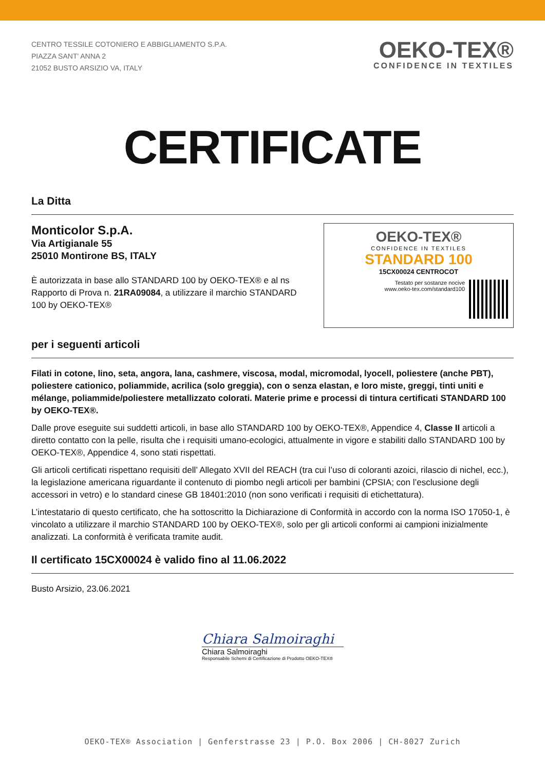CENTRO TESSILE COTONIERO E ABBIGLIAMENTO S.P.A.
PIAZZA SANT' ANNA 2
21052 BUSTO ARSIZIO VA, ITALY
OEKO-TEX®
CONFIDENCE IN TEXTILES
CERTIFICATE
La Ditta
Monticolor S.p.A.
Via Artigianale 55
25010 Montirone BS, ITALY
È autorizzata in base allo STANDARD 100 by OEKO‑TEX® e al ns Rapporto di Prova n. 21RA09084, a utilizzare il marchio STANDARD 100 by OEKO‑TEX®
OEKO-TEX®
CONFIDENCE IN TEXTILES
STANDARD 100
15CX00024 CENTROCOT
Testato per sostanze nocive
www.oeko-tex.com/standard100
per i seguenti articoli
Filati in cotone, lino, seta, angora, lana, cashmere, viscosa, modal, micromodal, lyocell, poliestere (anche PBT), poliestere cationico, poliammide, acrilica (solo greggia), con o senza elastan, e loro miste, greggi, tinti uniti e mélange, poliammide/poliestere metallizzato colorati. Materie prime e processi di tintura certificati STANDARD 100 by OEKO-TEX®.
Dalle prove eseguite sui suddetti articoli, in base allo STANDARD 100 by OEKO‑TEX®, Appendice 4, Classe II articoli a diretto contatto con la pelle, risulta che i requisiti umano-ecologici, attualmente in vigore e stabiliti dallo STANDARD 100 by OEKO‑TEX®, Appendice 4, sono stati rispettati.
Gli articoli certificati rispettano requisiti dell’ Allegato XVII del REACH (tra cui l’uso di coloranti azoici, rilascio di nichel, ecc.), la legislazione americana riguardante il contenuto di piombo negli articoli per bambini (CPSIA; con l’esclusione degli accessori in vetro) e lo standard cinese GB 18401:2010 (non sono verificati i requisiti di etichettatura).
L’intestatario di questo certificato, che ha sottoscritto la Dichiarazione di Conformità in accordo con la norma ISO 17050-1, è vincolato a utilizzare il marchio STANDARD 100 by OEKO‑TEX®, solo per gli articoli conformi ai campioni inizialmente analizzati. La conformità è verificata tramite audit.
Il certificato 15CX00024 è valido fino al 11.06.2022
Busto Arsizio, 23.06.2021
Chiara Salmoiraghi
Chiara Salmoiraghi
Responsabile Schemi di Certificazione di Prodotto OEKO-TEX®
OEKO-TEX® Association | Genferstrasse 23 | P.O. Box 2006 | CH-8027 Zurich